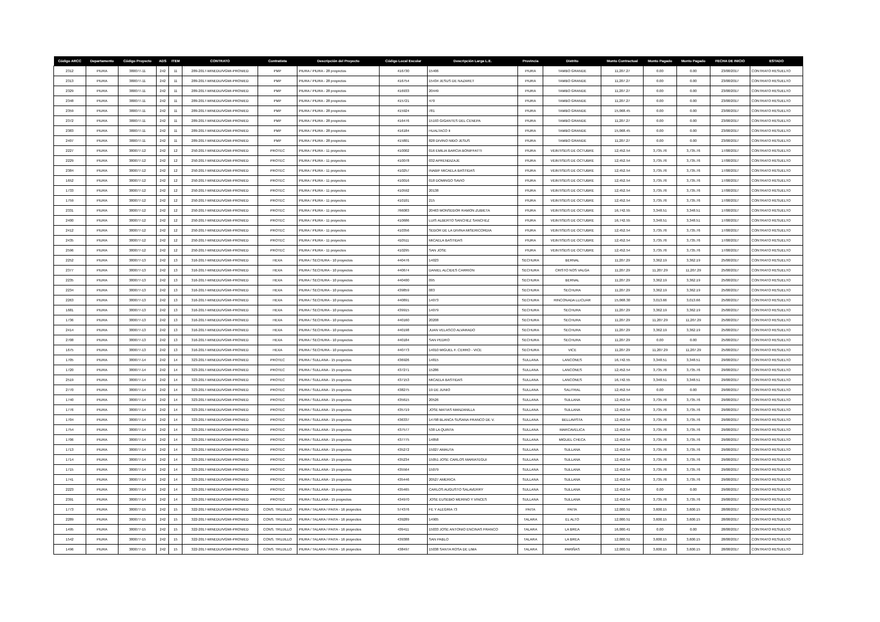| Código ARCC | Departamento | Código Proyecto | ADS | ITEM | CONTRATO | Contratista | Descripción del Proyecto | Código Local Escolar | Descripción Larga L.E. | Provincia | Distrito | Monto Contractual | Monto Pagado | Monto Pagado | FECHA DE INICIO | ESTADO |
| --- | --- | --- | --- | --- | --- | --- | --- | --- | --- | --- | --- | --- | --- | --- | --- | --- |
| 2312 | PIURA | 380077-11 | 242 | 11 | 289-2017-MINEDU/VGMI-PRONIED | PMP | PIURA / PIURA - 28 proyectos | 416730 | 15406 | PIURA | TAMBO GRANDE | 11,207.27 | 0.00 | 0.00 | 23/08/2017 | CONTRATO RESUELTO |
| 2313 | PIURA | 380077-11 | 242 | 11 | 289-2017-MINEDU/VGMI-PRONIED | PMP | PIURA / PIURA - 28 proyectos | 416754 | 15434 JESUS DE NAZARET | PIURA | TAMBO GRANDE | 11,207.27 | 0.00 | 0.00 | 23/08/2017 | CONTRATO RESUELTO |
| 2329 | PIURA | 380077-11 | 242 | 11 | 289-2017-MINEDU/VGMI-PRONIED | PMP | PIURA / PIURA - 28 proyectos | 416933 | 20449 | PIURA | TAMBO GRANDE | 11,207.27 | 0.00 | 0.00 | 23/08/2017 | CONTRATO RESUELTO |
| 2348 | PIURA | 380077-11 | 242 | 11 | 289-2017-MINEDU/VGMI-PRONIED | PMP | PIURA / PIURA - 28 proyectos | 415721 | 470 | PIURA | TAMBO GRANDE | 11,207.27 | 0.00 | 0.00 | 23/08/2017 | CONTRATO RESUELTO |
| 2359 | PIURA | 380077-11 | 242 | 11 | 289-2017-MINEDU/VGMI-PRONIED | PMP | PIURA / PIURA - 28 proyectos | 415924 | 781 | PIURA | TAMBO GRANDE | 15,068.45 | 0.00 | 0.00 | 23/08/2017 | CONTRATO RESUELTO |
| 2372 | PIURA | 380077-11 | 242 | 11 | 289-2017-MINEDU/VGMI-PRONIED | PMP | PIURA / PIURA - 28 proyectos | 416476 | 15193 GIGANTES DEL CENEPA | PIURA | TAMBO GRANDE | 11,207.27 | 0.00 | 0.00 | 23/08/2017 | CONTRATO RESUELTO |
| 2383 | PIURA | 380077-11 | 242 | 11 | 289-2017-MINEDU/VGMI-PRONIED | PMP | PIURA / PIURA - 28 proyectos | 416184 | HUALTACO II | PIURA | TAMBO GRANDE | 15,068.45 | 0.00 | 0.00 | 23/08/2017 | CONTRATO RESUELTO |
| 2407 | PIURA | 380077-11 | 242 | 11 | 289-2017-MINEDU/VGMI-PRONIED | PMP | PIURA / PIURA - 28 proyectos | 415801 | 828 DIVINO NIÐO JESUS | PIURA | TAMBO GRANDE | 11,207.27 | 0.00 | 0.00 | 23/08/2017 | CONTRATO RESUELTO |
| 2227 | PIURA | 380077-12 | 242 | 12 | 250-2017-MINEDU/VGMI-PRONIED | PROTEC | PIURA / PIURA - 11 proyectos | 410002 | 016 EMILIA BARCIA BONIFFATTI | PIURA | VEINTISEIS DE OCTUBRE | 12,452.54 | 3,735.76 | 3,735.76 | 17/08/2017 | CONTRATO RESUELTO |
| 2229 | PIURA | 380077-12 | 242 | 12 | 250-2017-MINEDU/VGMI-PRONIED | PROTEC | PIURA / PIURA - 11 proyectos | 410078 | 032 APRENDIZAJE | PIURA | VEINTISEIS DE OCTUBRE | 12,452.54 | 3,735.76 | 3,735.76 | 17/08/2017 | CONTRATO RESUELTO |
| 2384 | PIURA | 380077-12 | 242 | 12 | 250-2017-MINEDU/VGMI-PRONIED | PROTEC | PIURA / PIURA - 11 proyectos | 410257 | INABIF MICAELA BASTIDAS | PIURA | VEINTISEIS DE OCTUBRE | 12,452.54 | 3,735.76 | 3,735.76 | 17/08/2017 | CONTRATO RESUELTO |
| 1652 | PIURA | 380077-12 | 242 | 12 | 250-2017-MINEDU/VGMI-PRONIED | PROTEC | PIURA / PIURA - 11 proyectos | 410016 | 018 DOMINGO SAVIO | PIURA | VEINTISEIS DE OCTUBRE | 12,452.54 | 3,735.76 | 3,735.76 | 17/08/2017 | CONTRATO RESUELTO |
| 1733 | PIURA | 380077-12 | 242 | 12 | 250-2017-MINEDU/VGMI-PRONIED | PROTEC | PIURA / PIURA - 11 proyectos | 410592 | 20138 | PIURA | VEINTISEIS DE OCTUBRE | 12,452.54 | 3,735.76 | 3,735.76 | 17/08/2017 | CONTRATO RESUELTO |
| 1759 | PIURA | 380077-12 | 242 | 12 | 250-2017-MINEDU/VGMI-PRONIED | PROTEC | PIURA / PIURA - 11 proyectos | 410101 | 215 | PIURA | VEINTISEIS DE OCTUBRE | 12,452.54 | 3,735.76 | 3,735.76 | 17/08/2017 | CONTRATO RESUELTO |
| 2331 | PIURA | 380077-12 | 242 | 12 | 250-2017-MINEDU/VGMI-PRONIED | PROTEC | PIURA / PIURA - 11 proyectos | 766083 | 20463 MONSEÐOR RAMON ZUBIETA | PIURA | VEINTISEIS DE OCTUBRE | 16,742.55 | 3,348.51 | 3,348.51 | 17/08/2017 | CONTRATO RESUELTO |
| 2400 | PIURA | 380077-12 | 242 | 12 | 250-2017-MINEDU/VGMI-PRONIED | PROTEC | PIURA / PIURA - 11 proyectos | 410686 | LUIS ALBERTO SANCHEZ SANCHEZ | PIURA | VEINTISEIS DE OCTUBRE | 16,742.55 | 3,348.51 | 3,348.51 | 17/08/2017 | CONTRATO RESUELTO |
| 2412 | PIURA | 380077-12 | 242 | 12 | 250-2017-MINEDU/VGMI-PRONIED | PROTEC | PIURA / PIURA - 11 proyectos | 410356 | SEÐOR DE LA DIVINA MISERICORDIA | PIURA | VEINTISEIS DE OCTUBRE | 12,452.54 | 3,735.76 | 3,735.76 | 17/08/2017 | CONTRATO RESUELTO |
| 2435 | PIURA | 380077-12 | 242 | 12 | 250-2017-MINEDU/VGMI-PRONIED | PROTEC | PIURA / PIURA - 11 proyectos | 410511 | MICAELA BASTIDAS | PIURA | VEINTISEIS DE OCTUBRE | 12,452.54 | 3,735.76 | 3,735.76 | 17/08/2017 | CONTRATO RESUELTO |
| 2596 | PIURA | 380077-12 | 242 | 12 | 250-2017-MINEDU/VGMI-PRONIED | PROTEC | PIURA / PIURA - 11 proyectos | 410295 | SAN JOSE | PIURA | VEINTISEIS DE OCTUBRE | 12,452.54 | 3,735.76 | 3,735.76 | 17/08/2017 | CONTRATO RESUELTO |
| 2252 | PIURA | 380077-13 | 242 | 13 | 316-2017-MINEDU/VGMI-PRONIED | HEXA | PIURA / SECHURA - 10 proyectos | 440476 | 14023 | SECHURA | BERNAL | 11,207.29 | 3,362.19 | 3,362.19 | 25/08/2017 | CONTRATO RESUELTO |
| 2377 | PIURA | 380077-13 | 242 | 13 | 316-2017-MINEDU/VGMI-PRONIED | HEXA | PIURA / SECHURA - 10 proyectos | 440674 | DANIEL ALCIDES CARRION | SECHURA | CRISTO NOS VALGA | 11,207.29 | 11,207.29 | 11,207.29 | 25/08/2017 | CONTRATO RESUELTO |
| 2235 | PIURA | 380077-13 | 242 | 13 | 316-2017-MINEDU/VGMI-PRONIED | HEXA | PIURA / SECHURA - 10 proyectos | 440400 | 095 | SECHURA | BERNAL | 11,207.29 | 3,362.19 | 3,362.19 | 25/08/2017 | CONTRATO RESUELTO |
| 2234 | PIURA | 380077-13 | 242 | 13 | 316-2017-MINEDU/VGMI-PRONIED | HEXA | PIURA / SECHURA - 10 proyectos | 439859 | 083 | SECHURA | SECHURA | 11,207.29 | 3,362.19 | 3,362.19 | 25/08/2017 | CONTRATO RESUELTO |
| 2263 | PIURA | 380077-13 | 242 | 13 | 316-2017-MINEDU/VGMI-PRONIED | HEXA | PIURA / SECHURA - 10 proyectos | 440891 | 14073 | SECHURA | RINCONADA LLICUAR | 15,068.30 | 3,013.66 | 3,013.66 | 25/08/2017 | CONTRATO RESUELTO |
| 1681 | PIURA | 380077-13 | 242 | 13 | 316-2017-MINEDU/VGMI-PRONIED | HEXA | PIURA / SECHURA - 10 proyectos | 439915 | 14079 | SECHURA | SECHURA | 11,207.29 | 3,362.19 | 3,362.19 | 25/08/2017 | CONTRATO RESUELTO |
| 1736 | PIURA | 380077-13 | 242 | 13 | 316-2017-MINEDU/VGMI-PRONIED | HEXA | PIURA / SECHURA - 10 proyectos | 440160 | 20208 | SECHURA | SECHURA | 11,207.29 | 11,207.29 | 11,207.29 | 25/08/2017 | CONTRATO RESUELTO |
| 2414 | PIURA | 380077-13 | 242 | 13 | 316-2017-MINEDU/VGMI-PRONIED | HEXA | PIURA / SECHURA - 10 proyectos | 440198 | JUAN VELASCO ALVARADO | SECHURA | SECHURA | 11,207.29 | 3,362.19 | 3,362.19 | 25/08/2017 | CONTRATO RESUELTO |
| 2708 | PIURA | 380077-13 | 242 | 13 | 316-2017-MINEDU/VGMI-PRONIED | HEXA | PIURA / SECHURA - 10 proyectos | 440184 | SAN PEDRO | SECHURA | SECHURA | 11,207.29 | 0.00 | 0.00 | 25/08/2017 | CONTRATO RESUELTO |
| 1675 | PIURA | 380077-13 | 242 | 13 | 316-2017-MINEDU/VGMI-PRONIED | HEXA | PIURA / SECHURA - 10 proyectos | 440773 | 14010 MIGUEL F. CERRO - VICE | SECHURA | VICE | 11,207.29 | 11,207.29 | 11,207.29 | 25/08/2017 | CONTRATO RESUELTO |
| 1705 | PIURA | 380077-14 | 242 | 14 | 323-2017-MINEDU/VGMI-PRONIED | PROTEC | PIURA / SULLANA - 15 proyectos | 436926 | 14815 | SULLANA | LANCONES | 16,742.55 | 3,348.51 | 3,348.51 | 29/08/2017 | CONTRATO RESUELTO |
| 1720 | PIURA | 380077-14 | 242 | 14 | 323-2017-MINEDU/VGMI-PRONIED | PROTEC | PIURA / SULLANA - 15 proyectos | 437271 | 15286 | SULLANA | LANCONES | 12,452.54 | 3,735.76 | 3,735.76 | 29/08/2017 | CONTRATO RESUELTO |
| 2519 | PIURA | 380077-14 | 242 | 14 | 323-2017-MINEDU/VGMI-PRONIED | PROTEC | PIURA / SULLANA - 15 proyectos | 437153 | MICAELA BASTIDAS | SULLANA | LANCONES | 16,742.55 | 3,348.51 | 3,348.51 | 29/08/2017 | CONTRATO RESUELTO |
| 2770 | PIURA | 380077-14 | 242 | 14 | 323-2017-MINEDU/VGMI-PRONIED | PROTEC | PIURA / SULLANA - 15 proyectos | 438275 | 19 DE JUNIO | SULLANA | SALITRAL | 12,452.54 | 0.00 | 0.00 | 29/08/2017 | CONTRATO RESUELTO |
| 1740 | PIURA | 380077-14 | 242 | 14 | 323-2017-MINEDU/VGMI-PRONIED | PROTEC | PIURA / SULLANA - 15 proyectos | 435615 | 20526 | SULLANA | SULLANA | 12,452.54 | 3,735.76 | 3,735.76 | 29/08/2017 | CONTRATO RESUELTO |
| 1776 | PIURA | 380077-14 | 242 | 14 | 323-2017-MINEDU/VGMI-PRONIED | PROTEC | PIURA / SULLANA - 15 proyectos | 435719 | JOSE MATIAS MANZANILLA | SULLANA | SULLANA | 12,452.54 | 3,735.76 | 3,735.76 | 29/08/2017 | CONTRATO RESUELTO |
| 1704 | PIURA | 380077-14 | 242 | 14 | 323-2017-MINEDU/VGMI-PRONIED | PROTEC | PIURA / SULLANA - 15 proyectos | 436337 | 14798 BLANCA SUSANA FRANCO DE V. | SULLANA | BELLAVISTA | 12,452.54 | 3,735.76 | 3,735.76 | 29/08/2017 | CONTRATO RESUELTO |
| 1754 | PIURA | 380077-14 | 242 | 14 | 323-2017-MINEDU/VGMI-PRONIED | PROTEC | PIURA / SULLANA - 15 proyectos | 437577 | 538 LA QUINTA | SULLANA | MARCAVELICA | 12,452.54 | 3,735.76 | 3,735.76 | 29/08/2017 | CONTRATO RESUELTO |
| 1706 | PIURA | 380077-14 | 242 | 14 | 323-2017-MINEDU/VGMI-PRONIED | PROTEC | PIURA / SULLANA - 15 proyectos | 437775 | 14858 | SULLANA | MIGUEL CHECA | 12,452.54 | 3,735.76 | 3,735.76 | 29/08/2017 | CONTRATO RESUELTO |
| 1713 | PIURA | 380077-14 | 242 | 14 | 323-2017-MINEDU/VGMI-PRONIED | PROTEC | PIURA / SULLANA - 15 proyectos | 435272 | 15027 AMAUTA | SULLANA | SULLANA | 12,452.54 | 3,735.76 | 3,735.76 | 29/08/2017 | CONTRATO RESUELTO |
| 1714 | PIURA | 380077-14 | 242 | 14 | 323-2017-MINEDU/VGMI-PRONIED | PROTEC | PIURA / SULLANA - 15 proyectos | 435234 | 15051 JOSE CARLOS MARIATEGUI | SULLANA | SULLANA | 12,452.54 | 3,735.76 | 3,735.76 | 29/08/2017 | CONTRATO RESUELTO |
| 1715 | PIURA | 380077-14 | 242 | 14 | 323-2017-MINEDU/VGMI-PRONIED | PROTEC | PIURA / SULLANA - 15 proyectos | 435564 | 15079 | SULLANA | SULLANA | 12,452.54 | 3,735.76 | 3,735.76 | 29/08/2017 | CONTRATO RESUELTO |
| 1741 | PIURA | 380077-14 | 242 | 14 | 323-2017-MINEDU/VGMI-PRONIED | PROTEC | PIURA / SULLANA - 15 proyectos | 435446 | 20527 AMERICA | SULLANA | SULLANA | 12,452.54 | 3,735.76 | 3,735.76 | 29/08/2017 | CONTRATO RESUELTO |
| 2223 | PIURA | 380077-14 | 242 | 14 | 323-2017-MINEDU/VGMI-PRONIED | PROTEC | PIURA / SULLANA - 15 proyectos | 435465 | CARLOS AUGUSTO SALAVERRY | SULLANA | SULLANA | 12,452.54 | 0.00 | 0.00 | 29/08/2017 | CONTRATO RESUELTO |
| 2391 | PIURA | 380077-14 | 242 | 14 | 323-2017-MINEDU/VGMI-PRONIED | PROTEC | PIURA / SULLANA - 15 proyectos | 434970 | JOSE EUSEBIO MERINO Y VINCES | SULLANA | SULLANA | 12,452.54 | 3,735.76 | 3,735.76 | 29/08/2017 | CONTRATO RESUELTO |
| 1773 | PIURA | 380077-15 | 242 | 15 | 322-2017-MINEDU/VGMI-PRONIED | CONS. TRUJILLO | PIURA / TALARA / PAITA - 16 proyectos | 574376 | FE Y ALEGRIA 73 | PAITA | PAITA | 12,000.51 | 3,600.15 | 3,600.15 | 28/08/2017 | CONTRATO RESUELTO |
| 2289 | PIURA | 380077-15 | 242 | 15 | 322-2017-MINEDU/VGMI-PRONIED | CONS. TRUJILLO | PIURA / TALARA / PAITA - 16 proyectos | 439289 | 14905 | TALARA | EL ALTO | 12,000.51 | 3,600.15 | 3,600.15 | 28/08/2017 | CONTRATO RESUELTO |
| 1495 | PIURA | 380077-15 | 242 | 15 | 322-2017-MINEDU/VGMI-PRONIED | CONS. TRUJILLO | PIURA / TALARA / PAITA - 16 proyectos | 439411 | 15033 JOSE ANTONIO ENCINAS FRANCO | TALARA | LA BREA | 16,000.41 | 0.00 | 0.00 | 28/08/2017 | CONTRATO RESUELTO |
| 1542 | PIURA | 380077-15 | 242 | 15 | 322-2017-MINEDU/VGMI-PRONIED | CONS. TRUJILLO | PIURA / TALARA / PAITA - 16 proyectos | 439388 | SAN PABLO | TALARA | LA BREA | 12,000.51 | 3,600.15 | 3,600.15 | 28/08/2017 | CONTRATO RESUELTO |
| 1496 | PIURA | 380077-15 | 242 | 15 | 322-2017-MINEDU/VGMI-PRONIED | CONS. TRUJILLO | PIURA / TALARA / PAITA - 16 proyectos | 438497 | 15038 SANTA ROSA DE LIMA | TALARA | PARIÑAS | 12,000.51 | 3,600.15 | 3,600.15 | 28/08/2017 | CONTRATO RESUELTO |